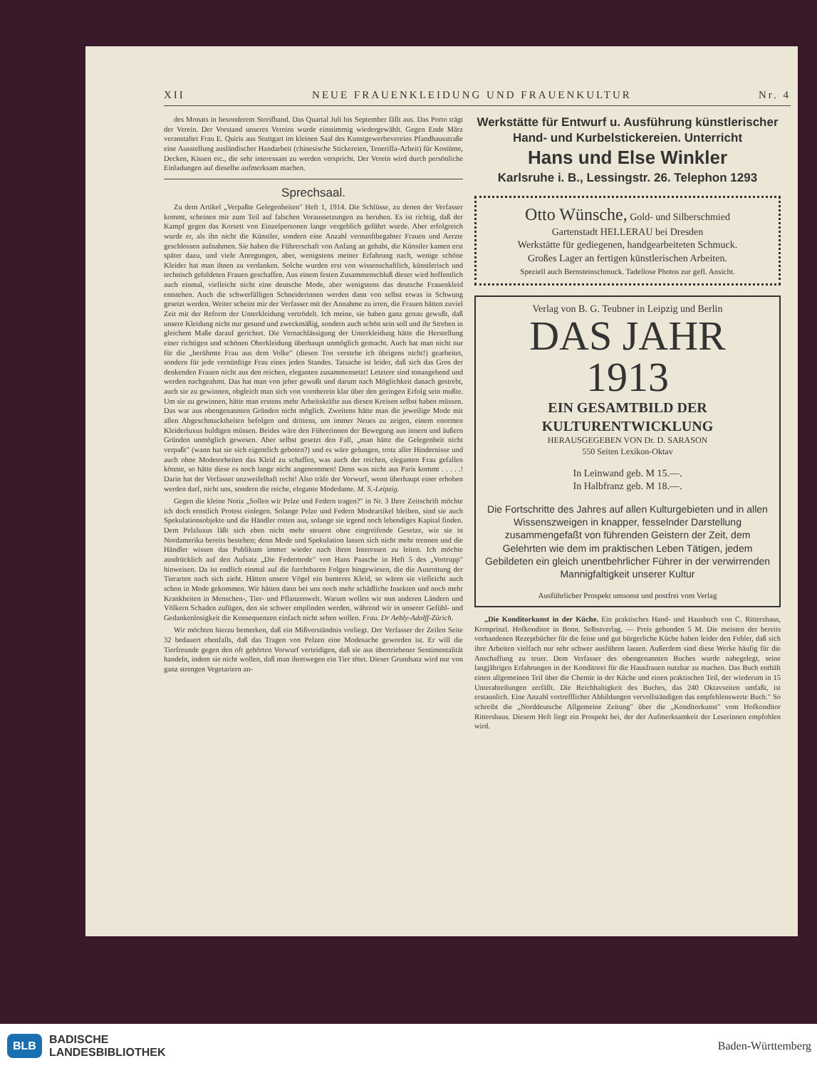XII NEUE FRAUENKLEIDUNG UND FRAUENKULTUR Nr. 4
des Monats in besonderem Streifband. Das Quartal Juli bis September fällt aus. Das Porto trägt der Verein. Der Vorstand unseres Vereins wurde einstimmig wiedergewählt. Gegen Ende März veranstaltet Frau E. Quiris aus Stuttgart im kleinen Saal des Kunstgewerbevereins Pfandhausstraße eine Ausstellung ausländischer Handarbeit (chinesische Stickereien, Teneriffa-Arbeit) für Kostüme, Decken, Kissen etc., die sehr interessant zu werden verspricht. Der Verein wird durch persönliche Einladungen auf dieselbe aufmerksam machen.
Sprechsaal.
Zu dem Artikel „Verpaßte Gelegenheiten" Heft 1, 1914. Die Schlüsse, zu denen der Verfasser kommt, scheinen mir zum Teil auf falschen Voraussetzungen zu beruhen. Es ist richtig, daß der Kampf gegen das Korsett von Einzelpersonen lange vergeblich geführt wurde. Aber erfolgreich wurde er, als ihn nicht die Künstler, sondern eine Anzahl vernunftbegabter Frauen und Aerzte geschlossen aufnahmen. Sie haben die Führerschaft von Anfang an gehabt, die Künstler kamen erst später dazu, und viele Anregungen, aber, wenigstens meiner Erfahrung nach, wenige schöne Kleider hat man ihnen zu verdanken. Solche wurden erst von wissenschaftlich, künstlerisch und technisch gebildeten Frauen geschaffen. Aus einem festen Zusammenschluß dieser wird hoffentlich auch einmal, vielleicht nicht eine deutsche Mode, aber wenigstens das deutsche Frauenkleid entstehen. Auch die schwerfälligen Schneiderinnen werden dann von selbst etwas in Schwung gesetzt werden. Weiter scheint mir der Verfasser mit der Annahme zu irren, die Frauen hätten zuviel Zeit mit der Reform der Unterkleidung vertrödelt. Ich meine, sie haben ganz genau gewußt, daß unsere Kleidung nicht nur gesund und zweckmäßig, sondern auch schön sein soll und ihr Streben in gleichem Maße darauf gerichtet. Die Vernachlässigung der Unterkleidung hätte die Herstellung einer richtigen und schönen Oberkleidung überhaupt unmöglich gemacht. Auch hat man nicht nur für die „berühmte Frau aus dem Volke" (diesen Ton verstehe ich übrigens nicht!) gearbeitet, sondern für jede vernünftige Frau eines jeden Standes. Tatsache ist leider, daß sich das Gros der denkenden Frauen nicht aus den reichen, eleganten zusammensetzt! Letztere sind tonangebend und werden nachgeahmt. Das hat man von jeher gewußt und darum nach Möglichkeit danach gestrebt, auch sie zu gewinnen, obgleich man sich von vornherein klar über den geringen Erfolg sein mußte. Um sie zu gewinnen, hätte man erstens mehr Arbeitskräfte aus diesen Kreisen selbst haben müssen. Das war aus obengenannten Gründen nicht möglich. Zweitens hätte man die jeweilige Mode mit allen Abgeschmacktheiten befolgen und drittens, um immer Neues zu zeigen, einem enormen Kleiderluxus huldigen müssen. Beides wäre den Führerinnen der Bewegung aus innern und äußern Gründen unmöglich gewesen. Aber selbst gesetzt den Fall, „man hätte die Gelegenheit nicht verpaßt" (wann hat sie sich eigentlich geboten?) und es wäre gelungen, trotz aller Hindernisse und auch ohne Modetorheiten das Kleid zu schaffen, was auch der reichen, eleganten Frau gefallen könnte, so hätte diese es noch lange nicht angenommen! Denn was nicht aus Paris kommt . . . . .! Darin hat der Verfasser unzweifelhaft recht! Also träfe der Vorwurf, wenn überhaupt einer erhoben werden darf, nicht uns, sondern die reiche, elegante Modedame. M. S.-Leipzig.
Gegen die kleine Notiz „Sollen wir Pelze und Federn tragen?" in Nr. 3 Ihrer Zeitschrift möchte ich doch ernstlich Protest einlegen. Solange Pelze und Federn Modeartikel bleiben, sind sie auch Spekulationsobjekte und die Händler rotten aus, solange sie irgend noch lebendiges Kapital finden. Dem Pelzluxus läßt sich eben nicht mehr steuern ohne eingreifende Gesetze, wie sie in Nordamerika bereits bestehen; denn Mode und Spekulation lassen sich nicht mehr trennen und die Händler wissen das Publikum immer wieder nach ihren Interessen zu leiten. Ich möchte ausdrücklich auf den Aufsatz „Die Federmode" von Hans Paasche in Heft 5 des „Vortrupp" hinweisen. Da ist endlich einmal auf die furchtbaren Folgen hingewiesen, die die Ausrottung der Tierarten nach sich zieht. Hätten unsere Vögel ein bunteres Kleid, so wären sie vielleicht auch schon in Mode gekommen. Wir hätten dann bei uns noch mehr schädliche Insekten und noch mehr Krankheiten in Menschen-, Tier- und Pflanzenwelt. Warum wollen wir nun anderen Ländern und Völkern Schaden zufügen, den sie schwer empfinden werden, während wir in unserer Gefühl- und Gedankenlosigkeit die Konsequenzen einfach nicht sehen wollen. Frau. Dr Aebly-Adolff-Zürich.
Wir möchten hierzu bemerken, daß ein Mißverständnis vorliegt. Der Verfasser der Zeilen Seite 32 bedauert ebenfalls, daß das Tragen von Pelzen eine Modesache geworden ist. Er will die Tierfreunde gegen den oft gehörten Vorwurf verteidigen, daß sie aus übertriebener Sentimentalität handeln, indem sie nicht wollen, daß man ihretwegen ein Tier tötet. Dieser Grundsatz wird nur von ganz strengen Vegetariern an-
Werkstätte für Entwurf u. Ausführung künstlerischer Hand- und Kurbelstickereien. Unterricht
Hans und Else Winkler
Karlsruhe i. B., Lessingstr. 26. Telephon 1293
Otto Wünsche, Gold- und Silberschmied
Gartenstadt HELLERAU bei Dresden
Werkstätte für gediegenen, handgearbeiteten Schmuck.
Großes Lager an fertigen künstlerischen Arbeiten.
Speziell auch Bernsteinschmuck. Tadellose Photos zur gefl. Ansicht.
Verlag von B. G. Teubner in Leipzig und Berlin
DAS JAHR
1913
EIN GESAMTBILD DER KULTURENTWICKLUNG
HERAUSGEGEBEN VON Dr. D. SARASON
550 Seiten Lexikon-Oktav
In Leinwand geb. M 15.—.
In Halbfranz geb. M 18.—.
Die Fortschritte des Jahres auf allen Kulturgebieten und in allen Wissenszweigen in knapper, fesselnder Darstellung zusammengefaßt von führenden Geistern der Zeit, dem Gelehrten wie dem im praktischen Leben Tätigen, jedem Gebildeten ein gleich unentbehrlicher Führer in der verwirrenden Mannigfaltigkeit unserer Kultur
Ausführlicher Prospekt umsonst und postfrei vom Verlag
„Die Konditorkunst in der Küche. Ein praktisches Hand- und Hausbuch von C. Rittershaus, Kronprinzl. Hofkonditor in Bonn. Selbstverlag. — Preis gebunden 5 M. Die meisten der bereits vorhandenen Rezeptbücher für die feine und gut bürgerliche Küche haben leider den Fehler, daß sich ihre Arbeiten vielfach nur sehr schwer ausführen lassen. Außerdem sind diese Werke häufig für die Anschaffung zu teuer. Dem Verfasser des obengenannten Buches wurde nahegelegt, seine langjährigen Erfahrungen in der Konditorei für die Hausfrauen nutzbar zu machen. Das Buch enthält einen allgemeinen Teil über die Chemie in der Küche und einen praktischen Teil, der wiederum in 15 Unterabteilungen zerfällt. Die Reichhaltigkeit des Buches, das 240 Oktavseiten umfaßt, ist erstaunlich. Eine Anzahl vortrefflicher Abbildungen vervollständigen das empfehlenswerte Buch." So schreibt die „Norddeutsche Allgemeine Zeitung" über die „Konditorkunst" vom Hofkonditor Rittershaus. Diesem Heft liegt ein Prospekt bei, der der Aufmerksamkeit der Leserinnen empfohlen wird.
BLB BADISCHE
LANDESBIBLIOTHEK
Baden-Württemberg